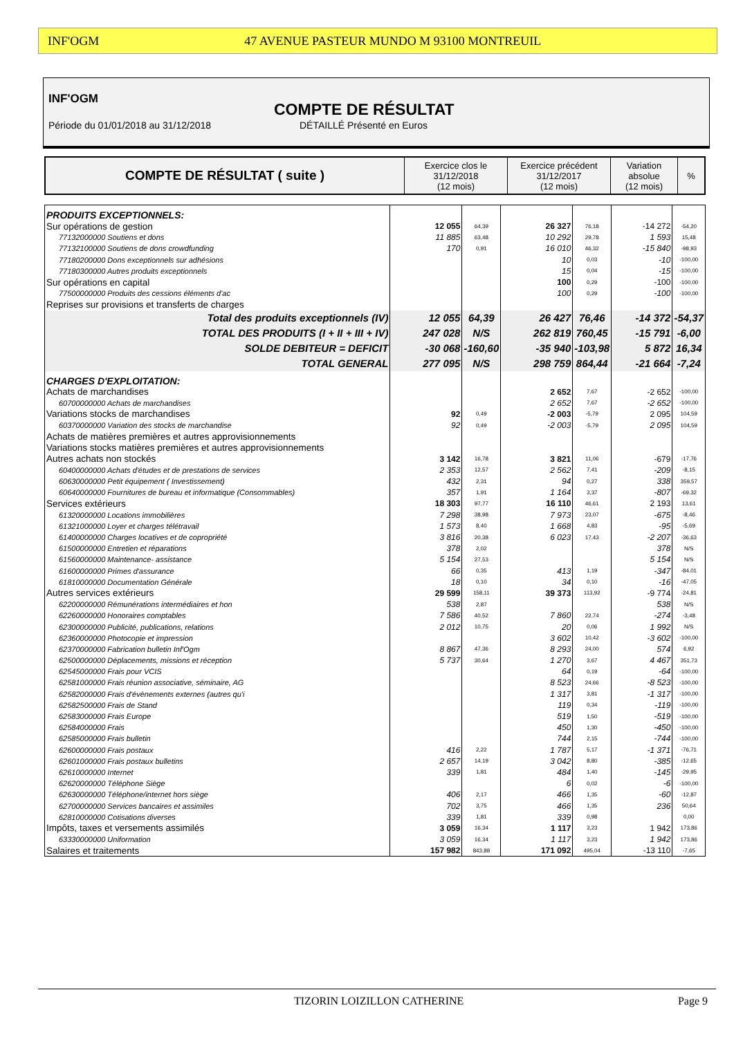INF'OGM 47 AVENUE PASTEUR MUNDO M 93100 MONTREUIL
INF'OGM
COMPTE DE RÉSULTAT
Période du 01/01/2018 au 31/12/2018
DÉTAILLÉ Présenté en Euros
| COMPTE DE RÉSULTAT ( suite ) | Exercice clos le 31/12/2018 (12 mois) | Exercice précédent 31/12/2017 (12 mois) | Variation absolue (12 mois) | % |
| PRODUITS EXCEPTIONNELS: | | | | | | |
| Sur opérations de gestion | 12 055 | 64,39 | 26 327 | 76,18 | -14 272 | -54,20 |
| 77132000000 Soutiens et dons | 11 885 | 63,48 | 10 292 | 29,78 | 1 593 | 15,48 |
| 77132100000 Soutiens de dons crowdfunding | 170 | 0,91 | 16 010 | 46,32 | -15 840 | -98,93 |
| 77180200000 Dons exceptionnels sur adhésions | | | 10 | 0,03 | -10 | -100,00 |
| 77180300000 Autres produits exceptionnels | | | 15 | 0,04 | -15 | -100,00 |
| Sur opérations en capital | | | 100 | 0,29 | -100 | -100,00 |
| 77500000000 Produits des cessions éléments d'ac | | | 100 | 0,29 | -100 | -100,00 |
| Reprises sur provisions et transferts de charges | | | | | | |
| Total des produits exceptionnels (IV) | 12 055 | 64,39 | 26 427 | 76,46 | -14 372 | -54,37 |
| TOTAL DES PRODUITS (I + II + III + IV) | 247 028 | N/S | 262 819 | 760,45 | -15 791 | -6,00 |
| SOLDE DEBITEUR = DEFICIT | -30 068 | -160,60 | -35 940 | -103,98 | 5 872 | 16,34 |
| TOTAL GENERAL | 277 095 | N/S | 298 759 | 864,44 | -21 664 | -7,24 |
| CHARGES D'EXPLOITATION: | | | | | | |
| Achats de marchandises | | | 2 652 | 7,67 | -2 652 | -100,00 |
| 60700000000 Achats de marchandises | | | 2 652 | 7,67 | -2 652 | -100,00 |
| Variations stocks de marchandises | 92 | 0,49 | -2 003 | -5,79 | 2 095 | 104,59 |
| 60370000000 Variation des stocks de marchandise | 92 | 0,49 | -2 003 | -5,79 | 2 095 | 104,59 |
| Achats de matières premières et autres approvisionnements | | | | | | |
| Variations stocks matières premières et autres approvisionnements | | | | | | |
| Autres achats non stockés | 3 142 | 16,78 | 3 821 | 11,06 | -679 | -17,76 |
| 60400000000 Achats d'études et de prestations de services | 2 353 | 12,57 | 2 562 | 7,41 | -209 | -8,15 |
| 60630000000 Petit équipement ( Investissement) | 432 | 2,31 | 94 | 0,27 | 338 | 359,57 |
| 60640000000 Fournitures de bureau et informatique (Consommables) | 357 | 1,91 | 1 164 | 3,37 | -807 | -69,32 |
| Services extérieurs | 18 303 | 97,77 | 16 110 | 46,61 | 2 193 | 13,61 |
| 61320000000 Locations immobilières | 7 298 | 38,98 | 7 973 | 23,07 | -675 | -8,46 |
| 61321000000 Loyer et charges télétravail | 1 573 | 8,40 | 1 668 | 4,83 | -95 | -5,69 |
| 61400000000 Charges locatives et de copropriété | 3 816 | 20,38 | 6 023 | 17,43 | -2 207 | -36,63 |
| 61500000000 Entretien et réparations | 378 | 2,02 | | | 378 | N/S |
| 61560000000 Maintenance- assistance | 5 154 | 27,53 | | | 5 154 | N/S |
| 61600000000 Primes d'assurance | 66 | 0,35 | 413 | 1,19 | -347 | -84,01 |
| 61810000000 Documentation Générale | 18 | 0,10 | 34 | 0,10 | -16 | -47,05 |
| Autres services extérieurs | 29 599 | 158,11 | 39 373 | 113,92 | -9 774 | -24,81 |
| 62200000000 Rémunérations intermédiaires et hon | 538 | 2,87 | | | 538 | N/S |
| 62260000000 Honoraires comptables | 7 586 | 40,52 | 7 860 | 22,74 | -274 | -3,48 |
| 62300000000 Publicité, publications, relations | 2 012 | 10,75 | 20 | 0,06 | 1 992 | N/S |
| 62360000000 Photocopie et impression | | | 3 602 | 10,42 | -3 602 | -100,00 |
| 62370000000 Fabrication bulletin Inf'Ogm | 8 867 | 47,36 | 8 293 | 24,00 | 574 | 6,92 |
| 62500000000 Déplacements, missions et réception | 5 737 | 30,64 | 1 270 | 3,67 | 4 467 | 351,73 |
| 62545000000 Frais pour VCIS | | | 64 | 0,19 | -64 | -100,00 |
| 62581000000 Frais réunion associative, séminaire, AG | | | 8 523 | 24,66 | -8 523 | -100,00 |
| 62582000000 Frais d'évènements externes (autres qu'i | | | 1 317 | 3,81 | -1 317 | -100,00 |
| 62582500000 Frais de Stand | | | 119 | 0,34 | -119 | -100,00 |
| 62583000000 Frais Europe | | | 519 | 1,50 | -519 | -100,00 |
| 62584000000 Frais | | | 450 | 1,30 | -450 | -100,00 |
| 62585000000 Frais bulletin | | | 744 | 2,15 | -744 | -100,00 |
| 62600000000 Frais postaux | 416 | 2,22 | 1 787 | 5,17 | -1 371 | -76,71 |
| 62601000000 Frais postaux bulletins | 2 657 | 14,19 | 3 042 | 8,80 | -385 | -12,65 |
| 62610000000 Internet | 339 | 1,81 | 484 | 1,40 | -145 | -29,95 |
| 62620000000 Téléphone Siège | | | 6 | 0,02 | -6 | -100,00 |
| 62630000000 Téléphone/internet hors siège | 406 | 2,17 | 466 | 1,35 | -60 | -12,87 |
| 62700000000 Services bancaires et assimiles | 702 | 3,75 | 466 | 1,35 | 236 | 50,64 |
| 62810000000 Cotisations diverses | 339 | 1,81 | 339 | 0,98 | | 0,00 |
| Impôts, taxes et versements assimilés | 3 059 | 16,34 | 1 117 | 3,23 | 1 942 | 173,86 |
| 63330000000 Uniformation | 3 059 | 16,34 | 1 117 | 3,23 | 1 942 | 173,86 |
| Salaires et traitements | 157 982 | 843,88 | 171 092 | 495,04 | -13 110 | -7,65 |
TIZORIN LOIZILLON CATHERINE Page 9